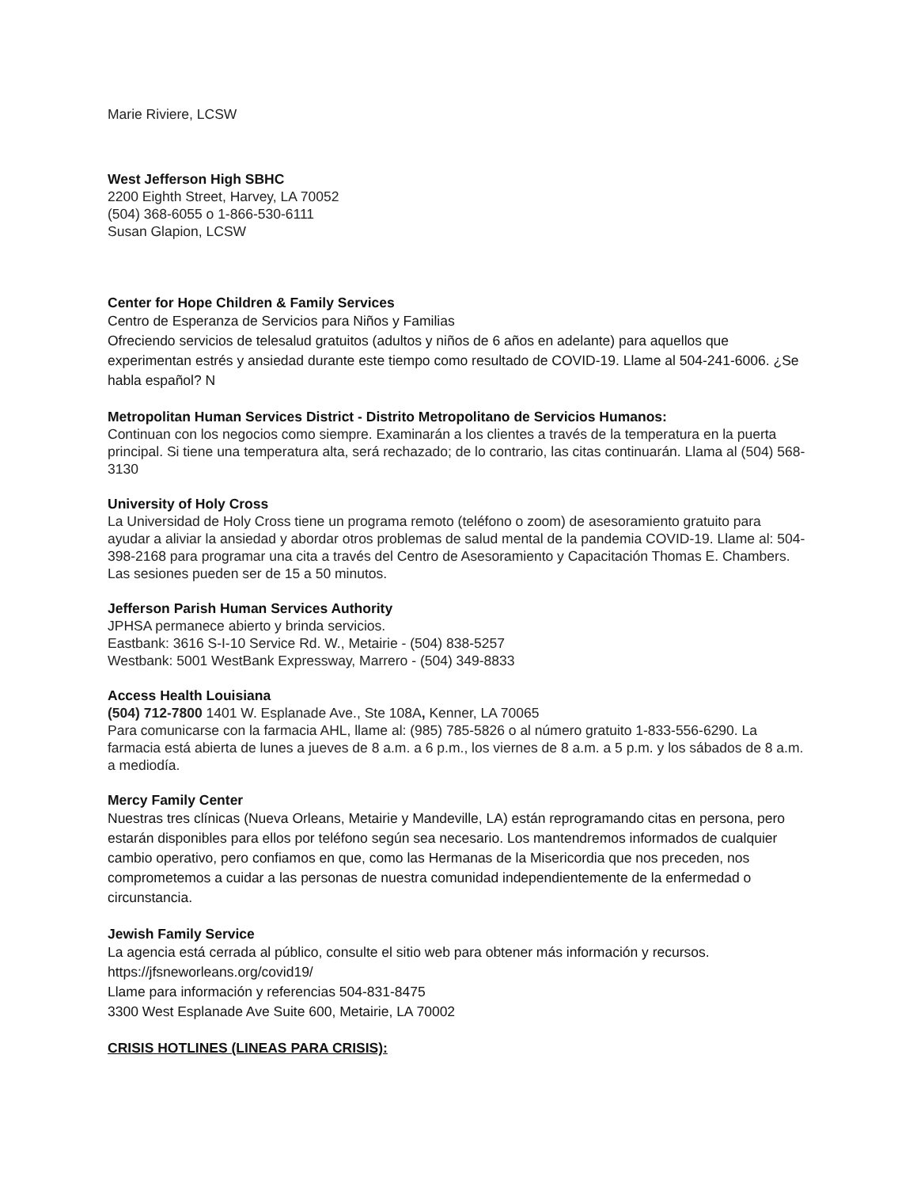Marie Riviere, LCSW
West Jefferson High SBHC
2200 Eighth Street, Harvey, LA 70052
(504) 368-6055 o 1-866-530-6111
Susan Glapion, LCSW
Center for Hope Children & Family Services
Centro de Esperanza de Servicios para Niños y Familias
Ofreciendo servicios de telesalud gratuitos (adultos y niños de 6 años en adelante) para aquellos que experimentan estrés y ansiedad durante este tiempo como resultado de COVID-19. Llame al 504-241-6006. ¿Se habla español? N
Metropolitan Human Services District - Distrito Metropolitano de Servicios Humanos:
Continuan con los negocios como siempre. Examinarán a los clientes a través de la temperatura en la puerta principal. Si tiene una temperatura alta, será rechazado; de lo contrario, las citas continuarán. Llama al (504) 568-3130
University of Holy Cross
La Universidad de Holy Cross tiene un programa remoto (teléfono o zoom) de asesoramiento gratuito para ayudar a aliviar la ansiedad y abordar otros problemas de salud mental de la pandemia COVID-19. Llame al: 504-398-2168 para programar una cita a través del Centro de Asesoramiento y Capacitación Thomas E. Chambers. Las sesiones pueden ser de 15 a 50 minutos.
Jefferson Parish Human Services Authority
JPHSA permanece abierto y brinda servicios.
Eastbank: 3616 S-I-10 Service Rd. W., Metairie - (504) 838-5257
Westbank: 5001 WestBank Expressway, Marrero - (504) 349-8833
Access Health Louisiana
(504) 712-7800 1401 W. Esplanade Ave., Ste 108A, Kenner, LA 70065
Para comunicarse con la farmacia AHL, llame al: (985) 785-5826 o al número gratuito 1-833-556-6290. La farmacia está abierta de lunes a jueves de 8 a.m. a 6 p.m., los viernes de 8 a.m. a 5 p.m. y los sábados de 8 a.m. a mediodía.
Mercy Family Center
Nuestras tres clínicas (Nueva Orleans, Metairie y Mandeville, LA) están reprogramando citas en persona, pero estarán disponibles para ellos por teléfono según sea necesario. Los mantendremos informados de cualquier cambio operativo, pero confiamos en que, como las Hermanas de la Misericordia que nos preceden, nos comprometemos a cuidar a las personas de nuestra comunidad independientemente de la enfermedad o circunstancia.
Jewish Family Service
La agencia está cerrada al público, consulte el sitio web para obtener más información y recursos.
https://jfsneworleans.org/covid19/
Llame para información y referencias 504-831-8475
3300 West Esplanade Ave Suite 600, Metairie, LA 70002
CRISIS HOTLINES (LINEAS PARA CRISIS):